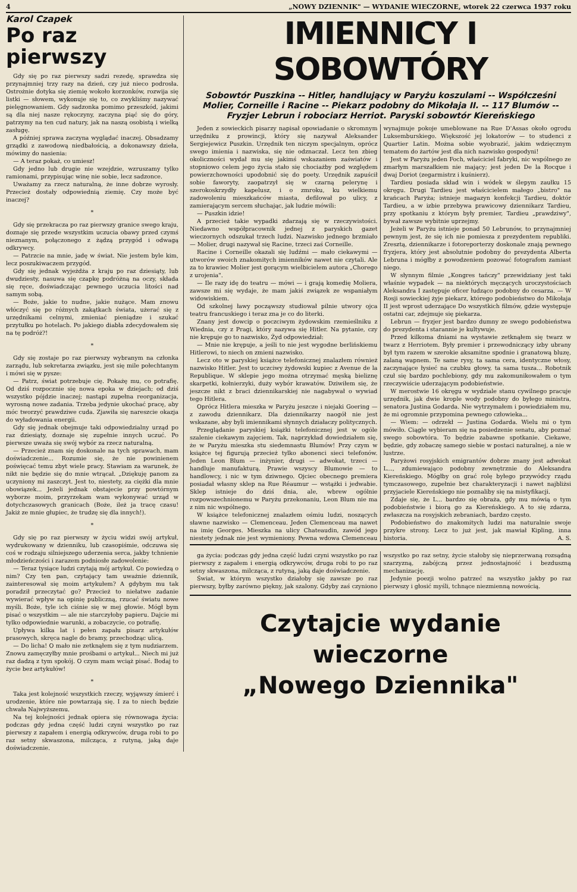4 „NOWY DZIENNIK" — WYDANIE WIECZORNE, wtorek 22 czerwca 1937 roku
Karol Czapek
Po raz pierwszy
Gdy się po raz pierwszy sadzi rezedę, sprawdza się przynajmniej trzy razy na dzień, czy już nieco podrosła. Ostrożnie dotyka się ziemię wokoło korzonków, rozwija się listki — słowem, wykonuje się to, co zwykliśmy nazywać pielęgnowaniem. Gdy sadzonka pomimo przeszkód, jakimi są dla niej nasze rękoczyny, zaczyna piąć się do góry, patrzymy na ten cud natury, jak na naszą osobistą i wielką zasługę.
A później sprawa zaczyna wyglądać inaczej. Obsadzamy grządki z zawodową niedbałością, a dokonawszy dzieła, mówimy do nasienia:
— A teraz pokaż, co umiesz!
Gdy jedno lub drugie nie wzejdzie, wzruszamy tylko ramionami, przypisując winę nie sobie, lecz sadzonce.
Uważamy za rzecz naturalną, że inne dobrze wyrosły. Przecież dostały odpowiednią ziemię. Czy może być inaczej?
*
Gdy się przekracza po raz pierwszy granice swego kraju, doznaje się przede wszystkim uczucia obawy przed czymś nieznanym, połączonego z żądzą przygód i odwagą odkrywcy.
— Patrzcie na mnie, jadę w świat. Nie jestem byle kim, lecz poszukiwaczem przygód.
Gdy się jednak wyjeżdża z kraju po raz dziesiąty, lub dwudziesty, nasuwa się czapkę podróżną na oczy, składa się ręce, doświadczając pewnego uczucia litości nad samym sobą.
— Boże, jakie to nudne, jakie nużące. Mam znowu włóczyć się po różnych zakątkach świata, użerać się z urzędnikami celnymi, zmieniać pieniądze i szukać przytułku po hotelach. Po jakiego diabła zdecydowałem się na tę podróż?!
*
Gdy się zostaje po raz pierwszy wybranym na członka zarządu, lub sekretarza związku, jest się mile połechtanym i mówi się w pysze:
— Patrz, świat potrzebuje cię. Pokażę mu, co potrafię. Od dziś rozpocznie się nowa epoka w dziejach; od dziś wszystko pójdzie inaczej; nastąpi zupełna reorganizacja, wyrosną nowe zadania. Trzeba jedynie ukochać pracę, aby móc tworzyć prawdziwe cuda. Zjawiła się nareszcie okazja do wyładowania energii.
Gdy się jednak obejmuje taki odpowiedzialny urząd po raz dziesiąty, doznaje się zupełnie innych uczuć. Po pierwsze uważa się swój wybór za rzecz naturalną.
— Przecież znam się doskonale na tych sprawach, mam doświadczenie... Rozumie się, że nie powinienem poświęcać temu zbyt wiele pracy. Stawiam za warunek, że nikt nie będzie się do mnie wtrącał. „Dziękuję panom za uczyniony mi zaszczyt. Jest to, niestety, za ciężki dla mnie obowiązek... Jeżeli jednak obstajecie przy powtórnym wyborze moim, przyrzekam wam wykonywać urząd w dotychczasowych granicach (Boże, ileż ja tracę czasu! Jakiż ze mnie głupiec, że trudzę się dla innych!).
*
Gdy się po raz pierwszy w życiu widzi swój artykuł, wydrukowany w dzienniku, lub czasopiśmie, odczuwa się coś w rodzaju silniejszego uderzenia serca, jakby tchnienie młodzieńczości i zarazem podniosłe zadowolenie:
— Teraz tysiące ludzi czytają mój artykuł. Co powiedzą o nim? Czy ten pan, czytający tam uważnie dziennik, zainteresował się moim artykułem? A gdybym mu tak poradził przeczytać go? Przecież to niełatwe zadanie wywierać wpływ na opinię publiczną, rzucać światu nowe myśli. Boże, tyle ich ciśnie się w mej głowie. Mógł bym pisać o wszystkim — ale nie starczyłoby papieru. Dajcie mi tylko odpowiednie warunki, a zobaczycie, co potrafię.
Upływa kilka lat i pełen zapału pisarz artykułów prasowych, skręca nagle do bramy, przechodząc ulicą.
— Do licha! O mało nie zetknąłem się z tym nudziarzem. Znowu zamęczyłby mnie prośbami o artykuł... Niech mi już raz dadzą z tym spokój. O czym mam wciąż pisać. Bodaj to życie bez artykułów!
*
Taka jest kolejność wszystkich rzeczy, wyjąwszy śmierć i urodzenie, które nie powtarzają się. I za to niech będzie chwała Najwyższemu.
Na tej kolejności jednak opiera się równowaga życia: podczas gdy jedna część ludzi czyni wszystko po raz pierwszy z zapałem i energią odkrywców, druga robi to po raz setny skwaszona, milcząca, z rutyną, jaką daje doświadczenie.
IMIENNICY I SOBOWTÓRY
Sobowtór Puszkina -- Hitler, handlujący w Paryżu koszulami -- Współcześni Molier, Corneille i Racine -- Piekarz podobny do Mikołaja II. -- 117 Blumów -- Fryzjer Lebrun i robociarz Herriot. Paryski sobowtór Kiereńskiego
Jeden z sowieckich pisarzy napisał opowiadanie o skromnym urzędniku z prowincji, który się nazywał Aleksander Sergiejewicz Puszkin. Urzędnik ten niczym specjalnym, oprócz swego imienia i nazwiska, się nie odznaczał. Lecz ten zbieg okoliczności wydał mu się jakimś wskazaniem zaświatów i stopniowo celem jego życia stało się chociażby pod względem powierzchowności upodobnić się do poety. Urzędnik zapuścił sobie faworyty, zaopatrzył się w czarną pelerynę i szerokoskrzydły kapelusz, i o zmroku, ku wielkiemu zadowoleniu mieszkańców miasta, defilował po ulicy, z zamierającym sercem słuchając, jak ludzie mówili:
— Puszkin idzie!
A przecież takie wypadki zdarzają się w rzeczywistości. Niedawno współpracownik jednej z paryskich gazet wieczornych odszukał trzech ludzi. Nazwisko jednego brzmiało — Molier, drugi nazywał się Racine, trzeci zaś Corneille.
Racine i Corneille okazali się ludźmi — mało ciekawymi — utworów swoich znakomitych imienników nawet nie czytali. Ale za to krawiec Molier jest gorącym wielbicielem autora „Chorego z urojenia".
— Ile razy idę do teatru — mówi — i grają komedię Moliera, zawsze mi się wydaje, że mam jakiś związek ze wspaniałym widowiskiem.
Od szkolnej ławy począwszy studiował pilnie utwory ojca teatru francuskiego i teraz zna je co do literki.
Znany jest dowcip o poczciwym żydowskim rzemieślniku z Wiednia, czy z Pragi, który nazywa się Hitler. Na pytanie, czy nie krępuje go to nazwisko, Żyd odpowiedział:
— Mnie nie krępuje, a jeśli to nie jest wygodne berlińskiemu Hitlerowi, to niech on zmieni nazwisko.
Lecz oto w paryskiej książce telefonicznej znalazłem również nazwisko Hitler. Jest to uczciwy żydowski kupiec z Avenue de la Republique. W sklepie jego można otrzymać męską bieliznę skarpetki, kołnierzyki, duży wybór krawatów. Dziwiłem się, że jeszcze nikt z braci dziennikarskiej nie nagabywał o wywiad tego Hitlera.
Oprócz Hitlera mieszka w Paryżu jeszcze i niejaki Goering — z zawodu dziennikarz. Dla dziennikarzy naogół nie jest wskazane, aby byli imiennikami słynnych działaczy politycznych.
Przeglądanie paryskiej książki telefonicznej jest w ogóle szalenie ciekawym zajęciem. Tak, naprzykład dowiedziałem się, że w Paryżu mieszka stu siedemnastu Blumów! Przy czym w książce tej figurują przecież tylko abonenci sieci telefonów. Jeden Leon Blum — inżynier, drugi — adwokat, trzeci — handluje manufakturą. Prawie wszyscy Blumowie — to handlowcy, i nic w tym dziwnego. Ojciec obecnego premiera posiadał własny sklep na Rue Réaumur — wstążki i jedwabie. Sklep istnieje do dziś dnia, ale, wbrew ogólnie rozpowszechnionemu w Paryżu przekonaniu, Leon Blum nie ma z nim nic wspólnego.
W książce telefonicznej znalazłem ośmiu ludzi, noszących sławne nazwisko — Clemenceau. Jeden Clemenceau ma nawet na imię Georges. Mieszka na ulicy Chateaudin, zawód jego niestety jednak nie jest wymieniony. Pewna wdowa Clemenceau wynajmuje pokoje umeblowane na Rue D'Assas około ogrodu Luksemburskiego. Większość jej lokatorów — to studenci z Quartier Latin. Można sobie wyobrazić, jakim wdzięcznym tematem do żartów jest dla nich nazwisko gospodyni!
Jest w Paryżu jeden Foch, właściciel fabryki, nic wspólnego ze zmarłym marszałkiem nie mający; jest jeden De la Rocque i dwaj Doriot (zegarmistrz i kuśnierz).
Tardieu posiada skład win i wódek w ślepym zaułku 15 okręgu. Drugi Tardieu jest właścicielem małego „bistro" na krańcach Paryża; istnieje magazyn konfekcji Tardieu, doktór Tardieu, a w izbie przebywa prawicowy dziennikarz Tardieu, przy spotkaniu z którym były premier, Tardieu „prawdziwy", bywał zawsze wybitnie uprzejmy.
Jeżeli w Paryżu istnieje ponad 50 Lebrunów, to przynajmniej pewnym jest, że się ich nie pomiesza z prezydentem republiki. Zresztą, dziennikarze i fotoreporterzy doskonale znają pewnego fryzjera, który jest absolutnie podobny do prezydenta Alberta Lebruna i mógłby z powodzeniem pozować fotografom zamiast niego.
W słynnym filmie „Kongres tańczy" przewidziany jest taki właśnie wypadek — na niektórych męczących uroczystościach Aleksandra I zastępuje oficer łudząco podobny do cesarza. — W Rosji sowieckiej żyje piekarz, którego podobieństwo do Mikołaja II jest wprost uderzające Do wszystkich filmów, gdzie występuje ostatni car, zdejmuje się piekarza.
Lebrun — fryzjer jest bardzo dumny ze swego podobieństwa do prezydenta i starannie je kultywuje.
Przed kilkoma dniami na wystawie zetknąłem się twarz w twarz z Herriotem. Były premier i przewodniczący izby ubrany był tym razem w szerokie aksamitne spodnie i granatową bluzę, zalaną wapnem. Te same rysy, ta sama cera, identyczne włosy, zaczynające łysieć na czubku głowy, ta sama tusza... Robotnik czuł się bardzo pochlebiony, gdy mu zakomunikowałem o tym rzeczywiście uderzającym podobieństwie.
W merostwie 16 okręgu w wydziale stanu cywilnego pracuje urzędnik, jak dwie krople wody podobny do byłego ministra, senatora Justina Godarda. Nie wytrzymałem i powiedziałem mu, że mi ogromnie przypomina pewnego człowieka...
— Wiem: — odrzekł — Justina Godarda. Wielu mi o tym mówiło. Ciągle wybieram się na posiedzenie senatu, aby poznać swego sobowtóra. To będzie zabawne spotkanie. Ciekawe, będzie, gdy zobaczę samego siebie w postaci naturalnej, a nie w lustrze.
Paryżowi rosyjskich emigrantów dobrze znany jest adwokat L..., zdumiewająco podobny zewnętrznie do Aleksandra Kiereńskiego. Mógłby on grać rolę byłego przywódcy rządu tymczasowego, zupełnie bez charakteryzacji i nawet najbliżsi przyjaciele Kiereńskiego nie poznaliby się na mistyfikacji.
Zdaje się, że L... bardzo się obraża, gdy mu mówią o tym podobieństwie i biorą go za Kiereńskiego. A to się zdarza, zwłaszcza na rosyjskich zebraniach, bardzo często.
Podobieństwo do znakomitych ludzi ma naturalnie swoje przykre strony. Lecz to już jest, jak mawiał Kipling, inna historia. A. S.
ga życia: podczas gdy jedna część ludzi czyni wszystko po raz pierwszy z zapałem i energią odkrywców, druga robi to po raz setny skwaszona, milcząca, z rutyną, jaką daje doświadczenie.
Świat, w którym wszystko działoby się zawsze po raz pierwszy, byłby zarówno piękny, jak szalony. Gdyby zaś czyniono wszystko po raz setny, życie stałoby się nieprzerwaną rozsądną szarzyzną, zabójczą przez jednostajność i bezduszną mechanizację.
Jedynie poezji wolno patrzeć na wszystko jakby po raz pierwszy i głosić myśli, tchnące niezmienną nowością.
Czytajcie wydanie wieczorne
„Nowego Dziennika"